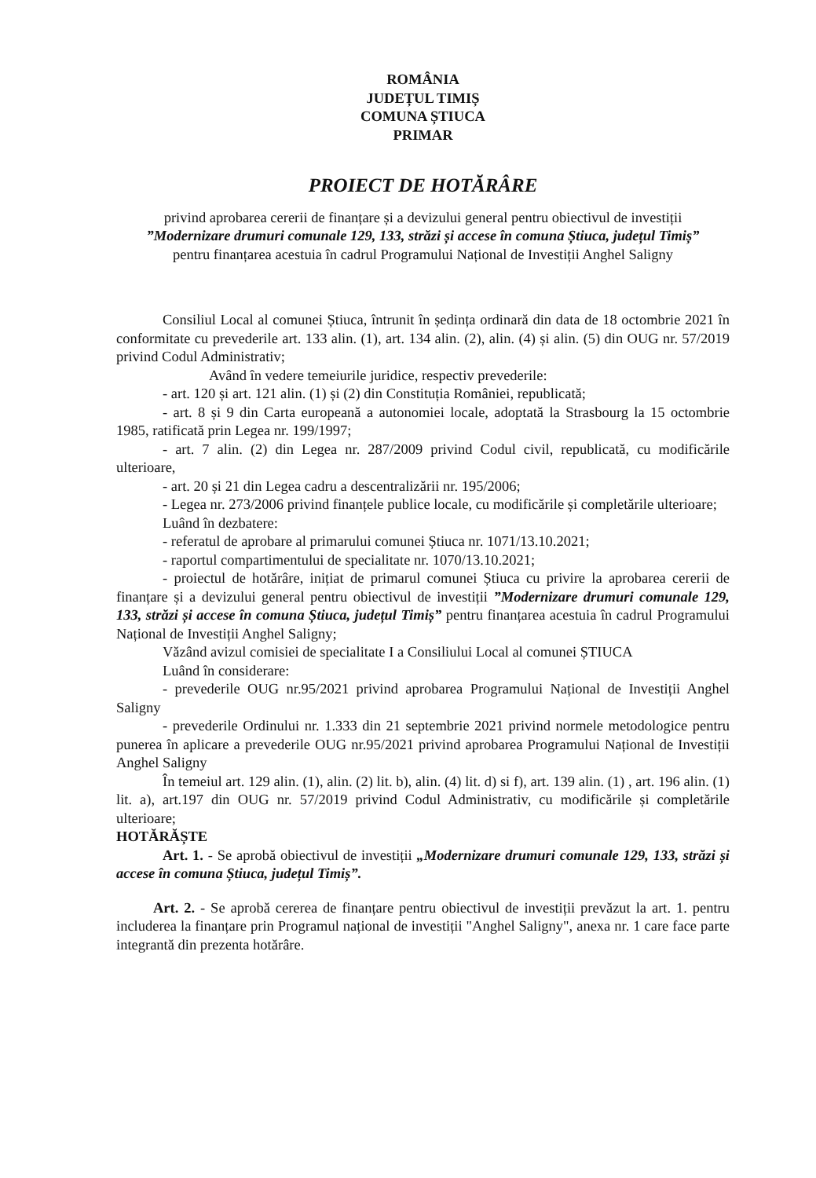ROMÂNIA
JUDEȚUL TIMIȘ
COMUNA ȘTIUCA
PRIMAR
PROIECT DE HOTĂRÂRE
privind aprobarea cererii de finanțare și a devizului general pentru obiectivul de investiții
”Modernizare drumuri comunale 129, 133, străzi și accese în comuna Știuca, județul Timiș”
pentru finanțarea acestuia în cadrul Programului Național de Investiții Anghel Saligny
Consiliul Local al comunei Știuca, întrunit în ședința ordinară din data de 18 octombrie 2021 în conformitate cu prevederile art. 133 alin. (1), art. 134 alin. (2), alin. (4) și alin. (5) din OUG nr. 57/2019 privind Codul Administrativ;
Având în vedere temeiurile juridice, respectiv prevederile:
- art. 120 și art. 121 alin. (1) și (2) din Constituția României, republicată;
- art. 8 și 9 din Carta europeană a autonomiei locale, adoptată la Strasbourg la 15 octombrie 1985, ratificată prin Legea nr. 199/1997;
- art. 7 alin. (2) din Legea nr. 287/2009 privind Codul civil, republicată, cu modificările ulterioare,
- art. 20 și 21 din Legea cadru a descentralizării nr. 195/2006;
- Legea nr. 273/2006 privind finanțele publice locale, cu modificările și completările ulterioare;
Luând în dezbatere:
- referatul de aprobare al primarului comunei Știuca nr. 1071/13.10.2021;
- raportul compartimentului de specialitate nr. 1070/13.10.2021;
- proiectul de hotărâre, inițiat de primarul comunei Știuca cu privire la aprobarea cererii de finanțare și a devizului general pentru obiectivul de investiții ”Modernizare drumuri comunale 129, 133, străzi și accese în comuna Știuca, județul Timiș” pentru finanțarea acestuia în cadrul Programului Național de Investiții Anghel Saligny;
Văzând avizul comisiei de specialitate I a Consiliului Local al comunei ȘTIUCA
Luând în considerare:
- prevederile OUG nr.95/2021 privind aprobarea Programului Național de Investiții Anghel Saligny
- prevederile Ordinului nr. 1.333 din 21 septembrie 2021 privind normele metodologice pentru punerea în aplicare a prevederile OUG nr.95/2021 privind aprobarea Programului Național de Investiții Anghel Saligny
În temeiul art. 129 alin. (1), alin. (2) lit. b), alin. (4) lit. d) si f), art. 139 alin. (1) , art. 196 alin. (1) lit. a), art.197 din OUG nr. 57/2019 privind Codul Administrativ, cu modificările și completările ulterioare;
HOTĂRĂȘTE
Art. 1. - Se aprobă obiectivul de investiții „Modernizare drumuri comunale 129, 133, străzi și accese în comuna Știuca, județul Timiș”.
Art. 2. - Se aprobă cererea de finanțare pentru obiectivul de investiții prevăzut la art. 1. pentru includerea la finanțare prin Programul național de investiții "Anghel Saligny", anexa nr. 1 care face parte integrantă din prezenta hotărâre.